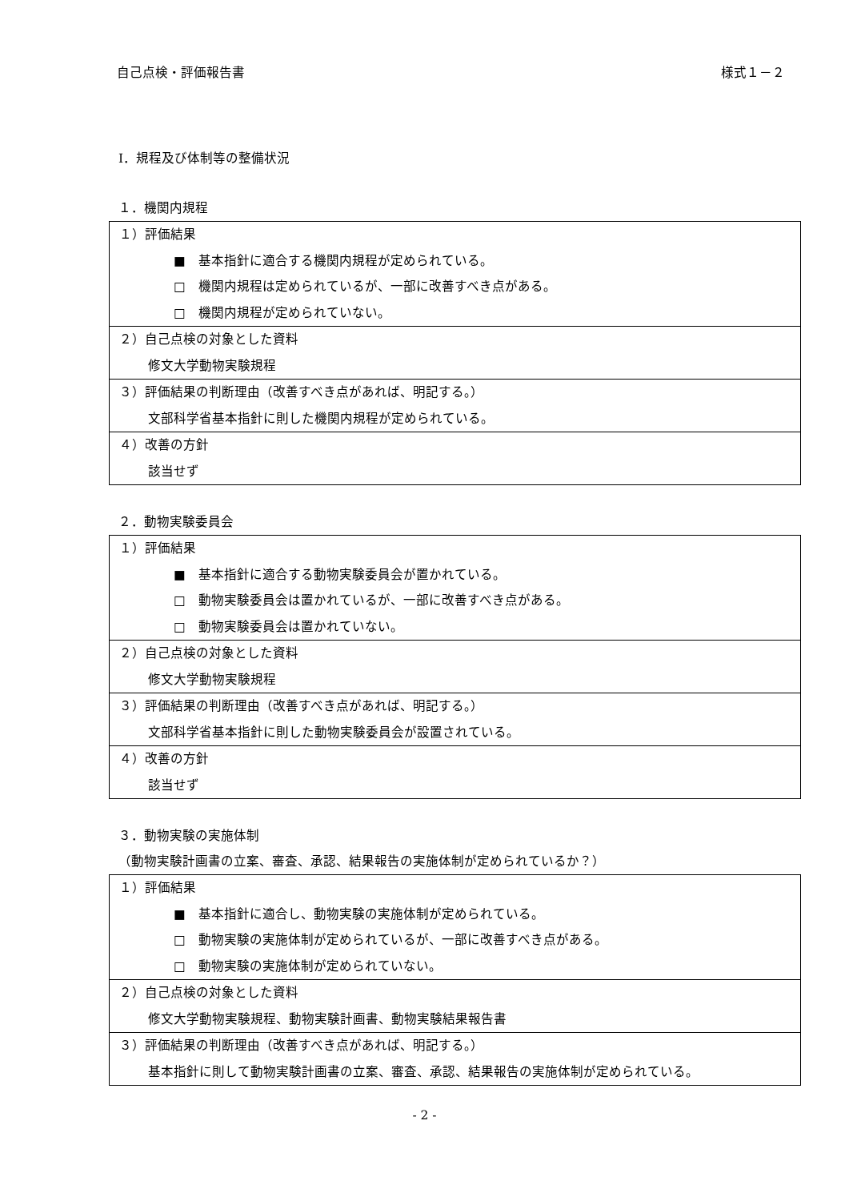自己点検・評価報告書 様式１－２
Ⅰ．規程及び体制等の整備状況
１．機関内規程
| １）評価結果 ■ 基本指針に適合する機関内規程が定められている。 □ 機関内規程は定められているが、一部に改善すべき点がある。 □ 機関内規程が定められていない。 |
| ２）自己点検の対象とした資料 修文大学動物実験規程 |
| ３）評価結果の判断理由（改善すべき点があれば、明記する。） 文部科学省基本指針に則した機関内規程が定められている。 |
| ４）改善の方針 該当せず |
２．動物実験委員会
| １）評価結果 ■ 基本指針に適合する動物実験委員会が置かれている。 □ 動物実験委員会は置かれているが、一部に改善すべき点がある。 □ 動物実験委員会は置かれていない。 |
| ２）自己点検の対象とした資料 修文大学動物実験規程 |
| ３）評価結果の判断理由（改善すべき点があれば、明記する。） 文部科学省基本指針に則した動物実験委員会が設置されている。 |
| ４）改善の方針 該当せず |
３．動物実験の実施体制
（動物実験計画書の立案、審査、承認、結果報告の実施体制が定められているか？）
| １）評価結果 ■ 基本指針に適合し、動物実験の実施体制が定められている。 □ 動物実験の実施体制が定められているが、一部に改善すべき点がある。 □ 動物実験の実施体制が定められていない。 |
| ２）自己点検の対象とした資料 修文大学動物実験規程、動物実験計画書、動物実験結果報告書 |
| ３）評価結果の判断理由（改善すべき点があれば、明記する。） 基本指針に則して動物実験計画書の立案、審査、承認、結果報告の実施体制が定められている。 |
- 2 -